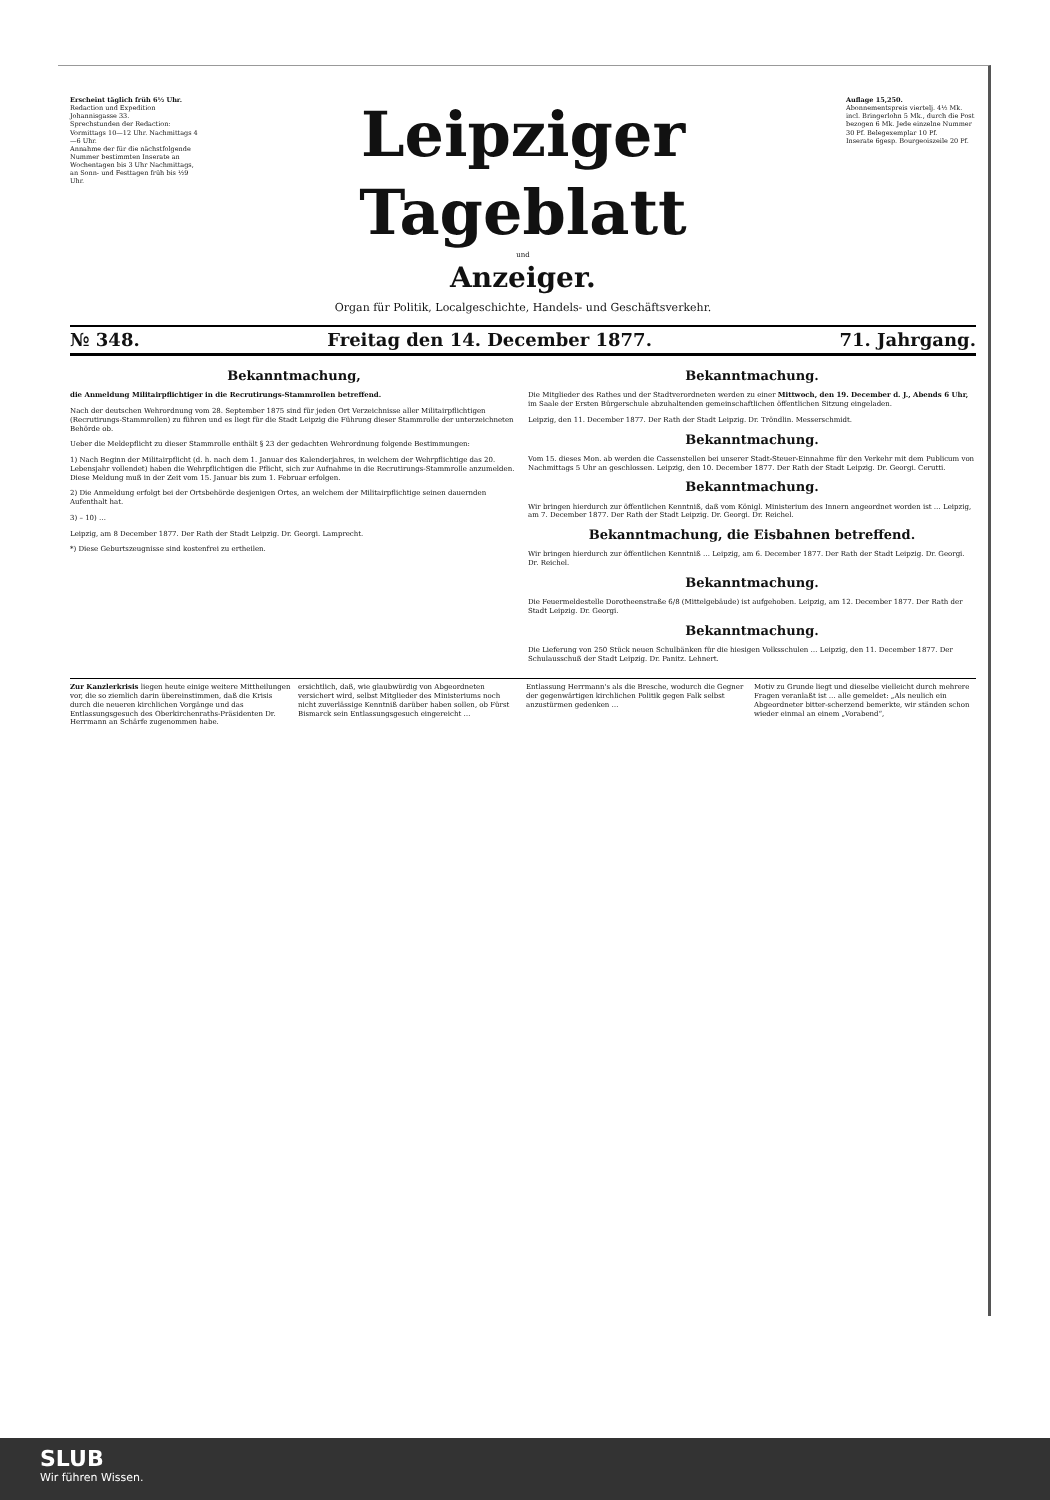Erscheint täglich früh 6½ Uhr.
Redaction und Expedition Johannisgasse 33.
Sprechstunden der Redaction: Vormittags 10—12 Uhr. Nachmittags 4—6 Uhr.
Annahme der für die nächstfolgende Nummer bestimmten Inserate an Wochentagen bis 3 Uhr Nachmittags, an Sonn- und Festtagen früh bis ½9 Uhr.
Leipziger Tageblatt
und
Anzeiger.
Organ für Politik, Localgeschichte, Handels- und Geschäftsverkehr.
Auflage 15,250.
Abonnementspreis viertelj. 4½ Mk. incl. Bringerlohn 5 Mk., durch die Post bezogen 6 Mk. Jede einzelne Nummer 30 Pf. Belegexemplar 10 Pf.
Inserate 6gesp. Bourgeoiszeile 20 Pf.
№ 348. Freitag den 14. December 1877. 71. Jahrgang.
Bekanntmachung,
die Anmeldung Militairpflichtiger in die Recrutirungs-Stammrollen betreffend.
Nach der deutschen Wehrordnung vom 28. September 1875 sind für jeden Ort Verzeichnisse aller Militairpflichtigen (Recrutirungs-Stammrollen) zu führen und es liegt für die Stadt Leipzig die Führung dieser Stammrolle der unterzeichneten Behörde ob.
Ueber die Meldepflicht zu dieser Stammrolle enthält § 23 der gedachten Wehrordnung folgende Bestimmungen:
1) Nach Beginn der Militairpflicht (d. h. nach dem 1. Januar des Kalenderjahres, in welchem der Wehrpflichtige das 20. Lebensjahr vollendet) haben die Wehrpflichtigen die Pflicht, sich zur Aufnahme in die Recrutirungs-Stammrolle anzumelden. Diese Meldung muß in der Zeit vom 15. Januar bis zum 1. Februar erfolgen.
2) Die Anmeldung erfolgt bei der Ortsbehörde desjenigen Ortes, an welchem der Militairpflichtige seinen dauernden Aufenthalt hat.
3) – 10) …
Leipzig, am 8 December 1877. Der Rath der Stadt Leipzig. Dr. Georgi. Lamprecht.
*) Diese Geburtszeugnisse sind kostenfrei zu ertheilen.
Bekanntmachung.
Die Mitglieder des Rathes und der Stadtverordneten werden zu einer Mittwoch, den 19. December d. J., Abends 6 Uhr, im Saale der Ersten Bürgerschule abzuhaltenden gemeinschaftlichen öffentlichen Sitzung eingeladen.
Leipzig, den 11. December 1877. Der Rath der Stadt Leipzig. Dr. Tröndlin. Messerschmidt.
Bekanntmachung.
Vom 15. dieses Mon. ab werden die Cassenstellen bei unserer Stadt-Steuer-Einnahme für den Verkehr mit dem Publicum von Nachmittags 5 Uhr an geschlossen. Leipzig, den 10. December 1877. Der Rath der Stadt Leipzig. Dr. Georgi. Cerutti.
Bekanntmachung.
Wir bringen hierdurch zur öffentlichen Kenntniß, daß vom Königl. Ministerium des Innern angeordnet worden ist … Leipzig, am 7. December 1877. Der Rath der Stadt Leipzig. Dr. Georgi. Dr. Reichel.
Bekanntmachung, die Eisbahnen betreffend.
Wir bringen hierdurch zur öffentlichen Kenntniß … Leipzig, am 6. December 1877. Der Rath der Stadt Leipzig. Dr. Georgi. Dr. Reichel.
Bekanntmachung.
Die Feuermeldestelle Dorotheenstraße 6/8 (Mittelgebäude) ist aufgehoben. Leipzig, am 12. December 1877. Der Rath der Stadt Leipzig. Dr. Georgi.
Bekanntmachung.
Die Lieferung von 250 Stück neuen Schulbänken für die hiesigen Volksschulen … Leipzig, den 11. December 1877. Der Schulausschuß der Stadt Leipzig. Dr. Panitz. Lehnert.
Zur Kanzlerkrisis liegen heute einige weitere Mittheilungen vor, die so ziemlich darin übereinstimmen, daß die Krisis durch die neueren kirchlichen Vorgänge und das Entlassungsgesuch des Oberkirchenraths-Präsidenten Dr. Herrmann an Schärfe zugenommen habe.
ersichtlich, daß, wie glaubwürdig von Abgeordneten versichert wird, selbst Mitglieder des Ministeriums noch nicht zuverlässige Kenntniß darüber haben sollen, ob Fürst Bismarck sein Entlassungsgesuch eingereicht …
Entlassung Herrmann's als die Bresche, wodurch die Gegner der gegenwärtigen kirchlichen Politik gegen Falk selbst anzustürmen gedenken …
Motiv zu Grunde liegt und dieselbe vielleicht durch mehrere Fragen veranlaßt ist … alle gemeldet: „Als neulich ein Abgeordneter bitter-scherzend bemerkte, wir ständen schon wieder einmal an einem „Vorabend“,
SLUB
Wir führen Wissen.